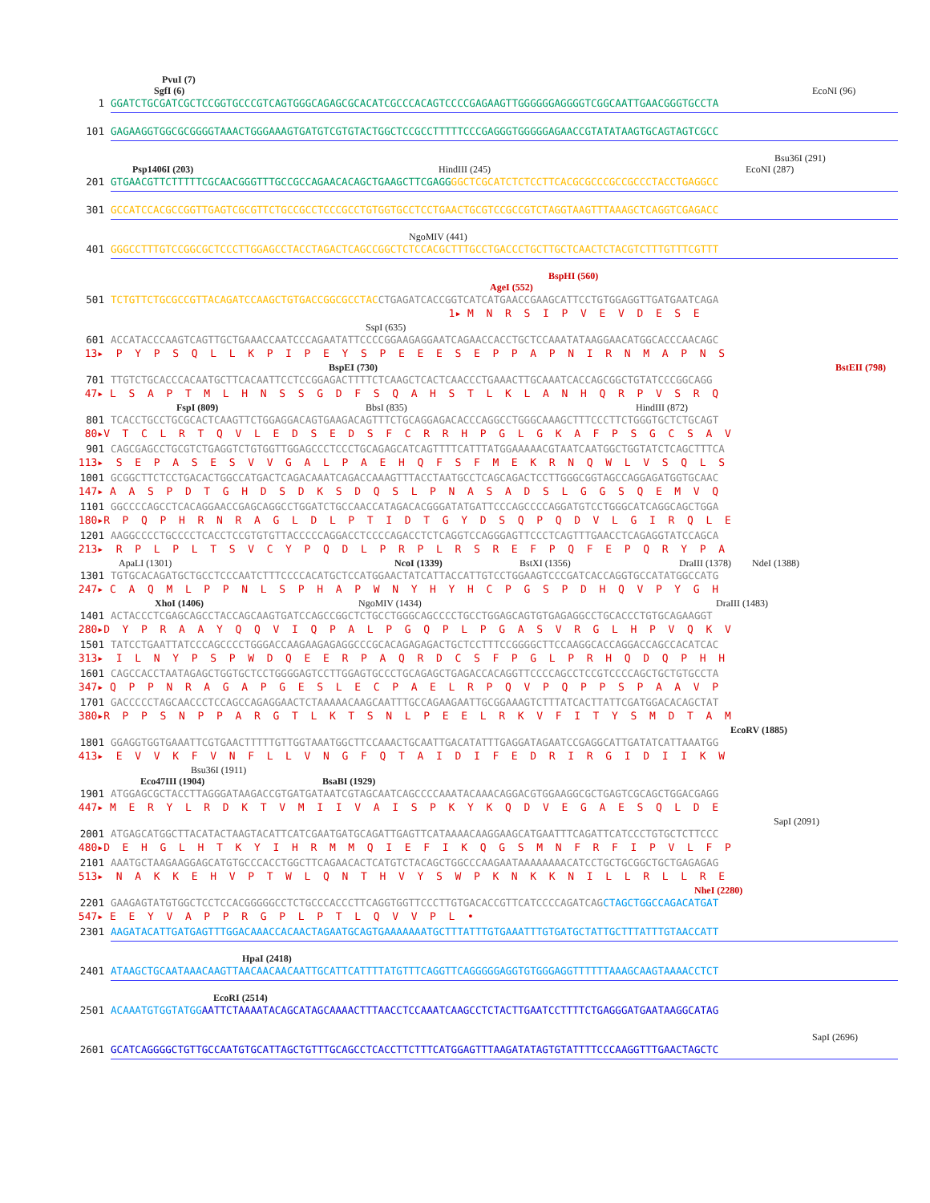PvuI (7)
SgfI (6) EcoNI (96)
1 GGATCTGCGATCGCTCCGGTGCCCGTCAGTGGGCAGAGCGCACATCGCCCACAGTCCCCGAGAAGTTGGGGGGAGGGGTCGGCAATTGAACGGGTGCCTA
101 GAGAAGGTGGCGCGGGGTAAACTGGGAAAGTGATGTCGTGTACTGGCTCCGCCTTTTTCCCGAGGGTGGGGGAGAACCGTATATAAGTGCAGTAGTCGCC
Bsu36I (291)
Psp1406I (203) HindIII (245) EcoNI (287)
201 GTGAACGTTCTTTTTCGCAACGGGTTTGCCGCCAGAACACAGCTGAAGCTTCGAGG GGCTCGCATCTCTCCTTCACGCGCCCGCCGCCCTACCTGAGGCC
301 GCCATCCACGCCGGTTGAGTCGCGTTCTGCCGCCTCCCGCCTGTGGTGCCTCCTGAACTGCGTCCGCCGTCTAGGTAAGTTTAAAGCTCAGGTCGAGACC
NgoMIV (441)
401 GGGCCTTTGTCCGGCGCTCCCTTGGAGCCTACCTAGACTCAGCCGGCTCTCCACGCTTTGCCTGACCCTGCTTGCTCAACTCTACGTCTTTGTTTCGTTT
BspHI (560)
AgeI (552)
501 TCTGTTCTGCGCCGTTACAGATCCAAGCTGTGACCGGCGCCTAC CTGAGATCACCGGTCATCATGAACCGAAGCATTCCTGTGGAGGTTGATGAATCAGA
1▸ M N R S I P V E V D E S E
SspI (635)
601 ACCATACCCAAGTCAGTTGCTGAAACCAATCCCAGAATATTCCCCGGAAGAGGAATCAGAACCACCTGCTCCAAATATAAGGAACATGGCACCCAACAGC
13▸ P Y P S Q L L K P I P E Y S P E E E S E P P A P N I R N M A P N S
BspEI (730) BstEII (798)
701 TTGTCTGCACCCACAATGCTTCACAATTCCTCCGGAGACTTTTCTCAAGCTCACTCAACCCTGAAACTTGCAAATCACCAGCGGCTGTATCCCGGCAGG
47▸ L S A P T M L H N S S G D F S Q A H S T L K L A N H Q R P V S R Q
FspI (809) BbsI (835) HindIII (872)
801 TCACCTGCCTGCGCACTCAAGTTCTGGAGGACAGTGAAGACAGTTTCTGCAGGAGACACCCAGGCCTGGGCAAAGCTTTCCCTTCTGGGTGCTCTGCAGT
80▸V T C L R T Q V L E D S E D S F C R R H P G L G K A F P S G C S A V
901 CAGCGAGCCTGCGTCTGAGGTCTGTGGTTGGAGCCCTCCCTGCAGAGCATCAGTTTTCATTTATGGAAAAACGTAATCAATGGCTGGTATCTCAGCTTTCA
113▸ S E P A S E S V V G A L P A E H Q F S F M E K R N Q W L V S Q L S
1001 GCGGCTTCTCCTGACACTGGCCATGACTCAGACAAATCAGACCAAAGTTTACCTAATGCCTCAGCAGACTCCTTGGGCGGTAGCCAGGAGATGGTGCAAC
147▸ A A S P D T G H D S D K S D Q S L P N A S A D S L G G S Q E M V Q
1101 GGCCCCAGCCTCACAGGAACCGAGCAGGCCTGGATCTGCCAACCATAGACACGGGATATGATTCCCAGCCCCAGGATGTCCTGGGCATCAGGCAGCTGGA
180▸R P Q P H R N R A G L D L P T I D T G Y D S Q P Q D V L G I R Q L E
1201 AAGGCCCCTGCCCCTCACCTCCGTGTGTTACCCCCAGGACCTCCCCAGACCTCTCAGGTCCAGGGAGTTCCCTCAGTTTGAACCTCAGAGGTATCCAGCA
213▸ R P L P L T S V C Y P Q D L P R P L R S R E F P Q F E P Q R Y P A
ApaLI (1301) NcoI (1339) BstXI (1356) DraIII (1378) NdeI (1388)
1301 TGTGCACAGATGCTGCCTCCCAATCTTTCCCCACATGCTCCATGGAACTATCATTACCATTGTCCTGGAAGTCCCGATCACCAGGTGCCATATGGCCATG
247▸ C A Q M L P P N L S P H A P W N Y H Y H C P G S P D H Q V P Y G H
XhoI (1406) NgoMIV (1434) DraIII (1483)
1401 ACTACCCTCGAGCAGCCTACCAGCAAGTGATCCAGCCGGCTCTGCCTGGGCAGCCCCTGCCTGGAGCAGTGTGAGAGGCCTGCACCCTGTGCAGAAGGT
280▸D Y P R A A Y Q Q V I Q P A L P G Q P L P G A S V R G L H P V Q K V
1501 TATCCTGAATTATCCCAGCCCCTGGGACCAAGAAGAGAGGCCCGCACAGAGAGACTGCTCCTTTCCGGGGCTTCCAAGGCACCAGGACCAGCCACATCAC
313▸ I L N Y P S P W D Q E E R P A Q R D C S F P G L P R H Q D Q P H H
1601 CAGCCACCTAATAGAGCTGGTGCTCCTGGGGAGTCCTTGGAGTGCCCTGCAGAGCTGAGACCACAGGTTCCCCAGCCTCCGTCCCCAGCTGCTGTGCCTA
347▸ Q P P N R A G A P G E S L E C P A E L R P Q V P Q P P S P A A V P
1701 GACCCCCTAGCAACCCTCCAGCCAGAGGAACTCTAAAAACAAGCAATTTGCCAGAAGAATTGCGGAAAGTCTTTATCACTTATTCGATGGACACAGCTAT
380▸R P P S N P P A R G T L K T S N L P E E L R K V F I T Y S M D T A M
EcoRV (1885)
1801 GGAGGTGGTGAAATTCGTGAACTTTTTGTTGGTAAATGGCTTCCAAACTGCAATTGACATATTTGAGGATAGAATCCGAGGCATTGATATCATTAAATGG
413▸ E V V K F V N F L L V N G F Q T A I D I F E D R I R G I D I I K W
Bsu36I (1911)
Eco47III (1904) BsaBI (1929)
1901 ATGGAGCGCTACCTTAGGGATAAGACCGTGATGATAATCGTAGCAATCAGCCCCAAATACAAACAGGACGTGGAAGGCGCTGAGTCGCAGCTGGACGAGG
447▸ M E R Y L R D K T V M I I V A I S P K Y K Q D V E G A E S Q L D E
SapI (2091)
2001 ATGAGCATGGCTTACATACTAAGTACATTCATCGAATGATGCAGATTGAGTTCATAAAACAAGGAAGCATGAATTTCAGATTCATCCCTGTGCTCTTCCC
480▸D E H G L H T K Y I H R M M Q I E F I K Q G S M N F R F I P V L F P
2101 AAATGCTAAGAAGGAGCATGTGCCCACCTGGCTTCAGAACACTCATGTCTACAGCTGGCCCAAGAATAAAAAAAACATCCTGCTGCGGCTGCTGAGAGAG
513▸ N A K K E H V P T W L Q N T H V Y S W P K N K K N I L L R L L R E
NheI (2280)
2201 GAAGAGTATGTGGCTCCTCCACGGGGGCCTCTGCCCACCCTTCAGGTGGTTCCCTTGTGACACCGTTCATCCCCAGATCAG CTAGCTGGCCAGACATGAT
547▸ E E Y V A P P R G P L P T L Q V V P L •
2301 AAGATACATTGATGAGTTTGGACAAACCACAACTAGAATGCAGTGAAAAAAATGCTTTATTTGTGAAATTTGTGATGCTATTGCTTTATTTGTAACCATT
HpaI (2418)
2401 ATAAGCTGCAATAAACAAGTTAACAACAACAATTGCATTCATTTTATGTTTCAGGTTCAGGGGGAGGTGTGGGAGGTTTTTTAAAGCAAGTAAAACCTCT
EcoRI (2514)
2501 ACAAATGTGGTATGG AATTCTAAAATACAGCATAGCAAAACTTTAACCTCCAAATCAAGCCTCTACTTGAATCCTTTTCTGAGGGATGAATAAGGCATAG
SapI (2696)
2601 GCATCAGGGGCTGTTGCCAATGTGCATTAGCTGTTTGCAGCCTCACCTTCTTTCATGGAGTTTAAGATATAGTGTATTTTCCCAAGGTTTGAACTAGCTC